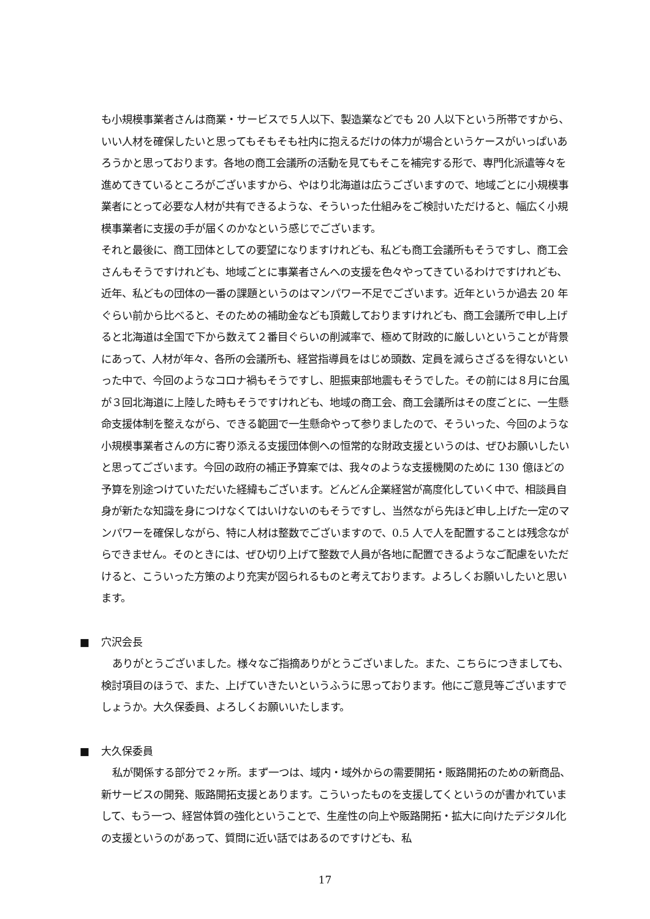も小規模事業者さんは商業・サービスで５人以下、製造業などでも 20 人以下という所帯ですから、いい人材を確保したいと思ってもそもそも社内に抱えるだけの体力が場合というケースがいっぱいあろうかと思っております。各地の商工会議所の活動を見てもそこを補完する形で、専門化派遣等々を進めてきているところがございますから、やはり北海道は広うございますので、地域ごとに小規模事業者にとって必要な人材が共有できるような、そういった仕組みをご検討いただけると、幅広く小規模事業者に支援の手が届くのかなという感じでございます。
それと最後に、商工団体としての要望になりますけれども、私ども商工会議所もそうですし、商工会さんもそうですけれども、地域ごとに事業者さんへの支援を色々やってきているわけですけれども、近年、私どもの団体の一番の課題というのはマンパワー不足でございます。近年というか過去 20 年ぐらい前から比べると、そのための補助金なども頂戴しておりますけれども、商工会議所で申し上げると北海道は全国で下から数えて２番目ぐらいの削減率で、極めて財政的に厳しいということが背景にあって、人材が年々、各所の会議所も、経営指導員をはじめ頭数、定員を減らさざるを得ないといった中で、今回のようなコロナ禍もそうですし、胆振東部地震もそうでした。その前には８月に台風が３回北海道に上陸した時もそうですけれども、地域の商工会、商工会議所はその度ごとに、一生懸命支援体制を整えながら、できる範囲で一生懸命やって参りましたので、そういった、今回のような小規模事業者さんの方に寄り添える支援団体側への恒常的な財政支援というのは、ぜひお願いしたいと思ってございます。今回の政府の補正予算案では、我々のような支援機関のために 130 億ほどの予算を別途つけていただいた経緯もございます。どんどん企業経営が高度化していく中で、相談員自身が新たな知識を身につけなくてはいけないのもそうですし、当然ながら先ほど申し上げた一定のマンパワーを確保しながら、特に人材は整数でございますので、0.5 人で人を配置することは残念ながらできません。そのときには、ぜひ切り上げて整数で人員が各地に配置できるようなご配慮をいただけると、こういった方策のより充実が図られるものと考えております。よろしくお願いしたいと思います。
■ 穴沢会長
ありがとうございました。様々なご指摘ありがとうございました。また、こちらにつきましても、検討項目のほうで、また、上げていきたいというふうに思っております。他にご意見等ございますでしょうか。大久保委員、よろしくお願いいたします。
■ 大久保委員
私が関係する部分で２ヶ所。まず一つは、域内・域外からの需要開拓・販路開拓のための新商品、新サービスの開発、販路開拓支援とあります。こういったものを支援してくというのが書かれていまして、もう一つ、経営体質の強化ということで、生産性の向上や販路開拓・拡大に向けたデジタル化の支援というのがあって、質問に近い話ではあるのですけども、私
17